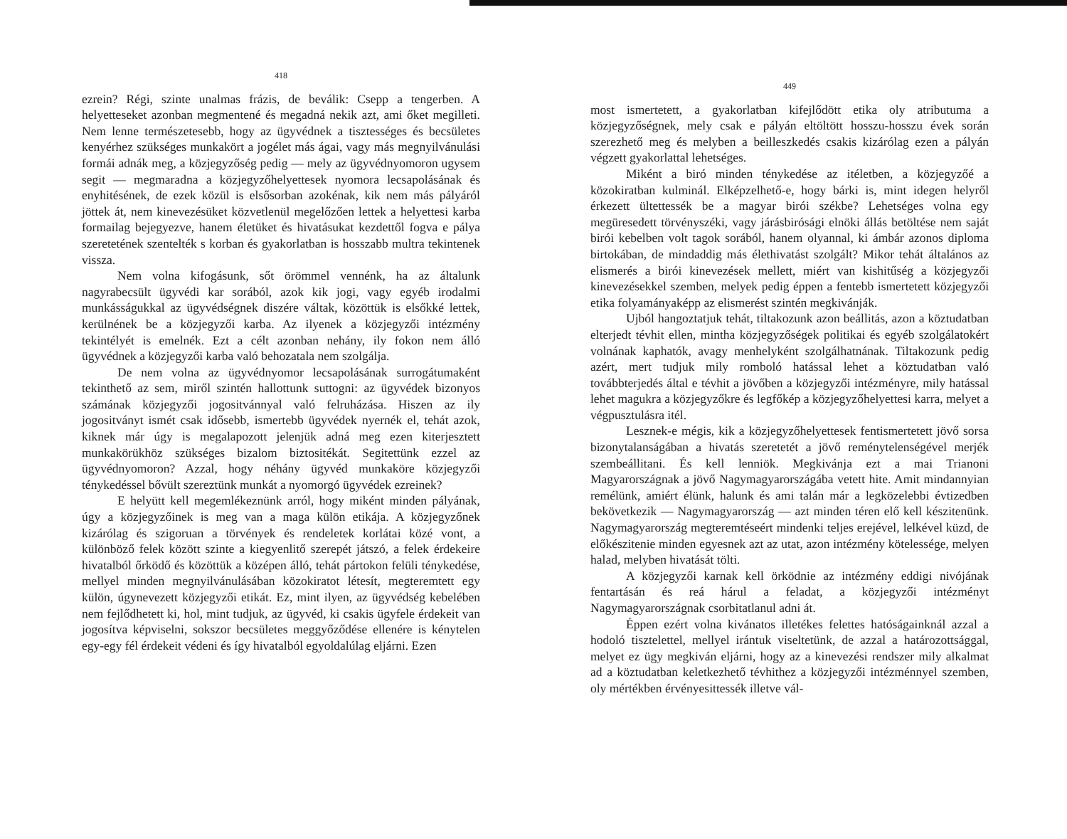418
ezrein? Régi, szinte unalmas frázis, de beválik: Csepp a tengerben. A helyetteseket azonban megmentené és megadná nekik azt, ami őket megilleti. Nem lenne természetesebb, hogy az ügyvédnek a tisztességes és becsületes kenyérhez szükséges munkakört a jogélet más ágai, vagy más megnyilvánulási formái adnák meg, a közjegyzőség pedig — mely az ügyvédnyomoron ugysem segit — megmaradna a közjegyzőhelyettesek nyomora lecsapolásának és enyhitésének, de ezek közül is elsősorban azokénak, kik nem más pályáról jöttek át, nem kinevezésüket közvetlenül megelőzően lettek a helyettesi karba formailag bejegyezve, hanem életüket és hivatásukat kezdettől fogva e pálya szeretetének szentelték s korban és gyakorlatban is hosszabb multra tekintenek vissza.
Nem volna kifogásunk, sőt örömmel vennénk, ha az általunk nagyrabecsült ügyvédi kar sorából, azok kik jogi, vagy egyéb irodalmi munkásságukkal az ügyvédségnek diszére váltak, közöttük is elsőkké lettek, kerülnének be a közjegyzői karba. Az ilyenek a közjegyzői intézmény tekintélyét is emelnék. Ezt a célt azonban nehány, ily fokon nem álló ügyvédnek a közjegyzői karba való behozatala nem szolgálja.
De nem volna az ügyvédnyomor lecsapolásának surrogátumaként tekinthető az sem, miről szintén hallottunk suttogni: az ügyvédek bizonyos számának közjegyzői jogositvánnyal való felruházása. Hiszen az ily jogositványt ismét csak idősebb, ismertebb ügyvédek nyernék el, tehát azok, kiknek már úgy is megalapozott jelenjük adná meg ezen kiterjesztett munkakörükhöz szükséges bizalom biztositékát. Segitettünk ezzel az ügyvédnyomoron? Azzal, hogy néhány ügyvéd munkaköre közjegyzői ténykedéssel bővült szereztünk munkát a nyomorgó ügyvédek ezreinek?
E helyütt kell megemlékeznünk arról, hogy miként minden pályának, úgy a közjegyzőinek is meg van a maga külön etikája. A közjegyzőnek kizárólag és szigoruan a törvények és rendeletek korlátai közé vont, a különböző felek között szinte a kiegyenlitő szerepét játszó, a felek érdekeire hivatalból őrködő és közöttük a középen álló, tehát pártokon felüli ténykedése, mellyel minden megnyilvánulásában közokiratot létesít, megteremtett egy külön, úgynevezett közjegyzői etikát. Ez, mint ilyen, az ügyvédség kebelében nem fejlődhetett ki, hol, mint tudjuk, az ügyvéd, ki csakis ügyfele érdekeit van jogosítva képviselni, sokszor becsületes meggyőződése ellenére is kénytelen egy-egy fél érdekeit védeni és így hivatalból egyoldalúlag eljárni. Ezen
449
most ismertetett, a gyakorlatban kifejlődött etika oly atributuma a közjegyzőségnek, mely csak e pályán eltöltött hosszu-hosszu évek során szerezhető meg és melyben a beilleszkedés csakis kizárólag ezen a pályán végzett gyakorlattal lehetséges.
Miként a biró minden ténykedése az itéletben, a közjegyzőé a közokiratban kulminál. Elképzelhető-e, hogy bárki is, mint idegen helyről érkezett ültettessék be a magyar birói székbe? Lehetséges volna egy megüresedett törvényszéki, vagy járásbirósági elnöki állás betöltése nem saját birói kebelben volt tagok sorából, hanem olyannal, ki ámbár azonos diploma birtokában, de mindaddig más élethivatást szolgált? Mikor tehát általános az elismerés a birói kinevezések mellett, miért van kishitűség a közjegyzői kinevezésekkel szemben, melyek pedig éppen a fentebb ismertetett közjegyzői etika folyamányaképp az elismerést szintén megkivánják.
Ujból hangoztatjuk tehát, tiltakozunk azon beállitás, azon a köztudatban elterjedt tévhit ellen, mintha közjegyzőségek politikai és egyéb szolgálatokért volnának kaphatók, avagy menhelyként szolgálhatnának. Tiltakozunk pedig azért, mert tudjuk mily romboló hatással lehet a köztudatban való továbbterjedés által e tévhit a jövőben a közjegyzői intézményre, mily hatással lehet magukra a közjegyzőkre és legfőkép a közjegyzőhelyettesi karra, melyet a végpusztulásra itél.
Lesznek-e mégis, kik a közjegyzőhelyettesek fentismertetett jövő sorsa bizonytalanságában a hivatás szeretetét a jövő reménytelenségével merjék szembeállitani. És kell lenniök. Megkivánja ezt a mai Trianoni Magyarországnak a jövő Nagymagyarországába vetett hite. Amit mindannyian remélünk, amiért élünk, halunk és ami talán már a legközelebbi évtizedben bekövetkezik — Nagymagyarország — azt minden téren elő kell készitenünk. Nagymagyarország megteremtéseért mindenki teljes erejével, lelkével küzd, de előkészitenie minden egyesnek azt az utat, azon intézmény kötelessége, melyen halad, melyben hivatását tölti.
A közjegyzői karnak kell örködnie az intézmény eddigi nivójának fentartásán és reá hárul a feladat, a közjegyzői intézményt Nagymagyarországnak csorbitatlanul adni át.
Éppen ezért volna kivánatos illetékes felettes hatóságainknál azzal a hodoló tisztelettel, mellyel irántuk viseltetünk, de azzal a határozottsággal, melyet ez ügy megkiván eljárni, hogy az a kinevezési rendszer mily alkalmat ad a köztudatban keletkezhető tévhithez a közjegyzői intézménnyel szemben, oly mértékben érvényesittessék illetve vál-